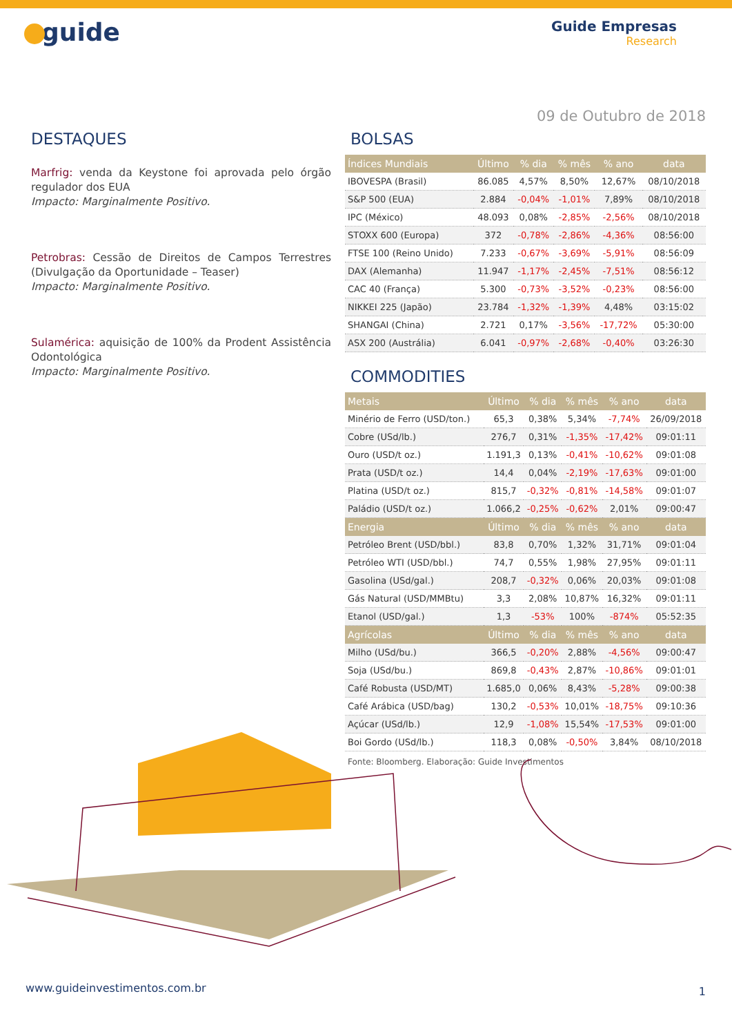guide
Guide Empresas
Research
09 de Outubro de 2018
DESTAQUES
Marfrig: venda da Keystone foi aprovada pelo órgão regulador dos EUA
Impacto: Marginalmente Positivo.
Petrobras: Cessão de Direitos de Campos Terrestres (Divulgação da Oportunidade – Teaser)
Impacto: Marginalmente Positivo.
Sulamérica: aquisição de 100% da Prodent Assistência Odontológica
Impacto: Marginalmente Positivo.
BOLSAS
| Índices Mundiais | Último | % dia | % mês | % ano | data |
| --- | --- | --- | --- | --- | --- |
| IBOVESPA (Brasil) | 86.085 | 4,57% | 8,50% | 12,67% | 08/10/2018 |
| S&P 500 (EUA) | 2.884 | -0,04% | -1,01% | 7,89% | 08/10/2018 |
| IPC (México) | 48.093 | 0,08% | -2,85% | -2,56% | 08/10/2018 |
| STOXX 600 (Europa) | 372 | -0,78% | -2,86% | -4,36% | 08:56:00 |
| FTSE 100 (Reino Unido) | 7.233 | -0,67% | -3,69% | -5,91% | 08:56:09 |
| DAX (Alemanha) | 11.947 | -1,17% | -2,45% | -7,51% | 08:56:12 |
| CAC 40 (França) | 5.300 | -0,73% | -3,52% | -0,23% | 08:56:00 |
| NIKKEI 225 (Japão) | 23.784 | -1,32% | -1,39% | 4,48% | 03:15:02 |
| SHANGAI (China) | 2.721 | 0,17% | -3,56% | -17,72% | 05:30:00 |
| ASX 200 (Austrália) | 6.041 | -0,97% | -2,68% | -0,40% | 03:26:30 |
COMMODITIES
| Metais | Último | % dia | % mês | % ano | data |
| --- | --- | --- | --- | --- | --- |
| Minério de Ferro (USD/ton.) | 65,3 | 0,38% | 5,34% | -7,74% | 26/09/2018 |
| Cobre (USd/lb.) | 276,7 | 0,31% | -1,35% | -17,42% | 09:01:11 |
| Ouro (USD/t oz.) | 1.191,3 | 0,13% | -0,41% | -10,62% | 09:01:08 |
| Prata (USD/t oz.) | 14,4 | 0,04% | -2,19% | -17,63% | 09:01:00 |
| Platina (USD/t oz.) | 815,7 | -0,32% | -0,81% | -14,58% | 09:01:07 |
| Paládio (USD/t oz.) | 1.066,2 | -0,25% | -0,62% | 2,01% | 09:00:47 |
| Energia | Último | % dia | % mês | % ano | data |
| Petróleo Brent (USD/bbl.) | 83,8 | 0,70% | 1,32% | 31,71% | 09:01:04 |
| Petróleo WTI (USD/bbl.) | 74,7 | 0,55% | 1,98% | 27,95% | 09:01:11 |
| Gasolina (USd/gal.) | 208,7 | -0,32% | 0,06% | 20,03% | 09:01:08 |
| Gás Natural (USD/MMBtu) | 3,3 | 2,08% | 10,87% | 16,32% | 09:01:11 |
| Etanol (USD/gal.) | 1,3 | -53% | 100% | -874% | 05:52:35 |
| Agrícolas | Último | % dia | % mês | % ano | data |
| Milho (USd/bu.) | 366,5 | -0,20% | 2,88% | -4,56% | 09:00:47 |
| Soja (USd/bu.) | 869,8 | -0,43% | 2,87% | -10,86% | 09:01:01 |
| Café Robusta (USD/MT) | 1.685,0 | 0,06% | 8,43% | -5,28% | 09:00:38 |
| Café Arábica (USD/bag) | 130,2 | -0,53% | 10,01% | -18,75% | 09:10:36 |
| Açúcar (USd/lb.) | 12,9 | -1,08% | 15,54% | -17,53% | 09:01:00 |
| Boi Gordo (USd/lb.) | 118,3 | 0,08% | -0,50% | 3,84% | 08/10/2018 |
Fonte: Bloomberg. Elaboração: Guide Investimentos
www.guideinvestimentos.com.br 1